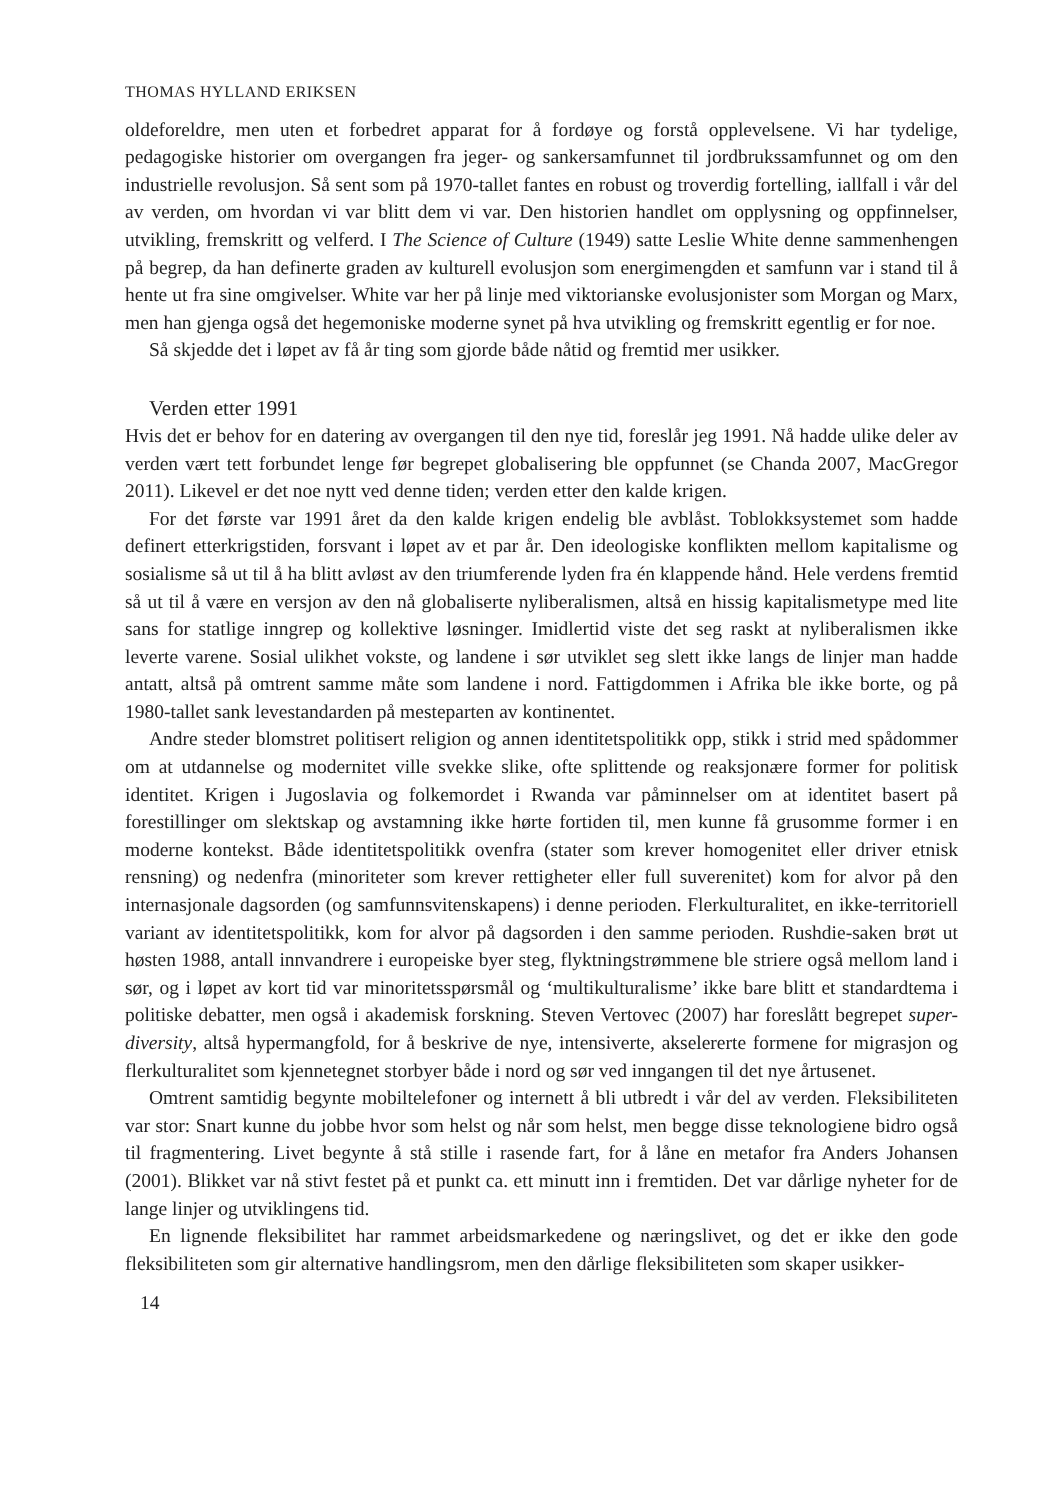THOMAS HYLLAND ERIKSEN
oldeforeldre, men uten et forbedret apparat for å fordøye og forstå opplevelsene. Vi har tydelige, pedagogiske historier om overgangen fra jeger- og sankersamfunnet til jordbrukssamfunnet og om den industrielle revolusjon. Så sent som på 1970-tallet fantes en robust og troverdig fortelling, iallfall i vår del av verden, om hvordan vi var blitt dem vi var. Den historien handlet om opplysning og oppfinnelser, utvikling, fremskritt og velferd. I The Science of Culture (1949) satte Leslie White denne sammenhengen på begrep, da han definerte graden av kulturell evolusjon som energimengden et samfunn var i stand til å hente ut fra sine omgivelser. White var her på linje med viktorianske evolusjonister som Morgan og Marx, men han gjenga også det hegemoniske moderne synet på hva utvikling og fremskritt egentlig er for noe.
Så skjedde det i løpet av få år ting som gjorde både nåtid og fremtid mer usikker.
Verden etter 1991
Hvis det er behov for en datering av overgangen til den nye tid, foreslår jeg 1991. Nå hadde ulike deler av verden vært tett forbundet lenge før begrepet globalisering ble oppfunnet (se Chanda 2007, MacGregor 2011). Likevel er det noe nytt ved denne tiden; verden etter den kalde krigen.
For det første var 1991 året da den kalde krigen endelig ble avblåst. Toblokksystemet som hadde definert etterkrigstiden, forsvant i løpet av et par år. Den ideologiske konflikten mellom kapitalisme og sosialisme så ut til å ha blitt avløst av den triumferende lyden fra én klappende hånd. Hele verdens fremtid så ut til å være en versjon av den nå globaliserte nyliberalismen, altså en hissig kapitalismetype med lite sans for statlige inngrep og kollektive løsninger. Imidlertid viste det seg raskt at nyliberalismen ikke leverte varene. Sosial ulikhet vokste, og landene i sør utviklet seg slett ikke langs de linjer man hadde antatt, altså på omtrent samme måte som landene i nord. Fattigdommen i Afrika ble ikke borte, og på 1980-tallet sank levestandarden på mesteparten av kontinentet.
Andre steder blomstret politisert religion og annen identitetspolitikk opp, stikk i strid med spådommer om at utdannelse og modernitet ville svekke slike, ofte splittende og reaksjonære former for politisk identitet. Krigen i Jugoslavia og folkemordet i Rwanda var påminnelser om at identitet basert på forestillinger om slektskap og avstamning ikke hørte fortiden til, men kunne få grusomme former i en moderne kontekst. Både identitetspolitikk ovenfra (stater som krever homogenitet eller driver etnisk rensning) og nedenfra (minoriteter som krever rettigheter eller full suverenitet) kom for alvor på den internasjonale dagsorden (og samfunnsvitenskapens) i denne perioden. Flerkulturalitet, en ikke-territoriell variant av identitetspolitikk, kom for alvor på dagsorden i den samme perioden. Rushdie-saken brøt ut høsten 1988, antall innvandrere i europeiske byer steg, flyktningstrømmene ble striere også mellom land i sør, og i løpet av kort tid var minoritetsspørsmål og ‘multikulturalisme’ ikke bare blitt et standardtema i politiske debatter, men også i akademisk forskning. Steven Vertovec (2007) har foreslått begrepet super-diversity, altså hypermangfold, for å beskrive de nye, intensiverte, akselererte formene for migrasjon og flerkulturalitet som kjennetegnet storbyer både i nord og sør ved inngangen til det nye årtusenet.
Omtrent samtidig begynte mobiltelefoner og internett å bli utbredt i vår del av verden. Fleksibiliteten var stor: Snart kunne du jobbe hvor som helst og når som helst, men begge disse teknologiene bidro også til fragmentering. Livet begynte å stå stille i rasende fart, for å låne en metafor fra Anders Johansen (2001). Blikket var nå stivt festet på et punkt ca. ett minutt inn i fremtiden. Det var dårlige nyheter for de lange linjer og utviklingens tid.
En lignende fleksibilitet har rammet arbeidsmarkedene og næringslivet, og det er ikke den gode fleksibiliteten som gir alternative handlingsrom, men den dårlige fleksibiliteten som skaper usikker-
14